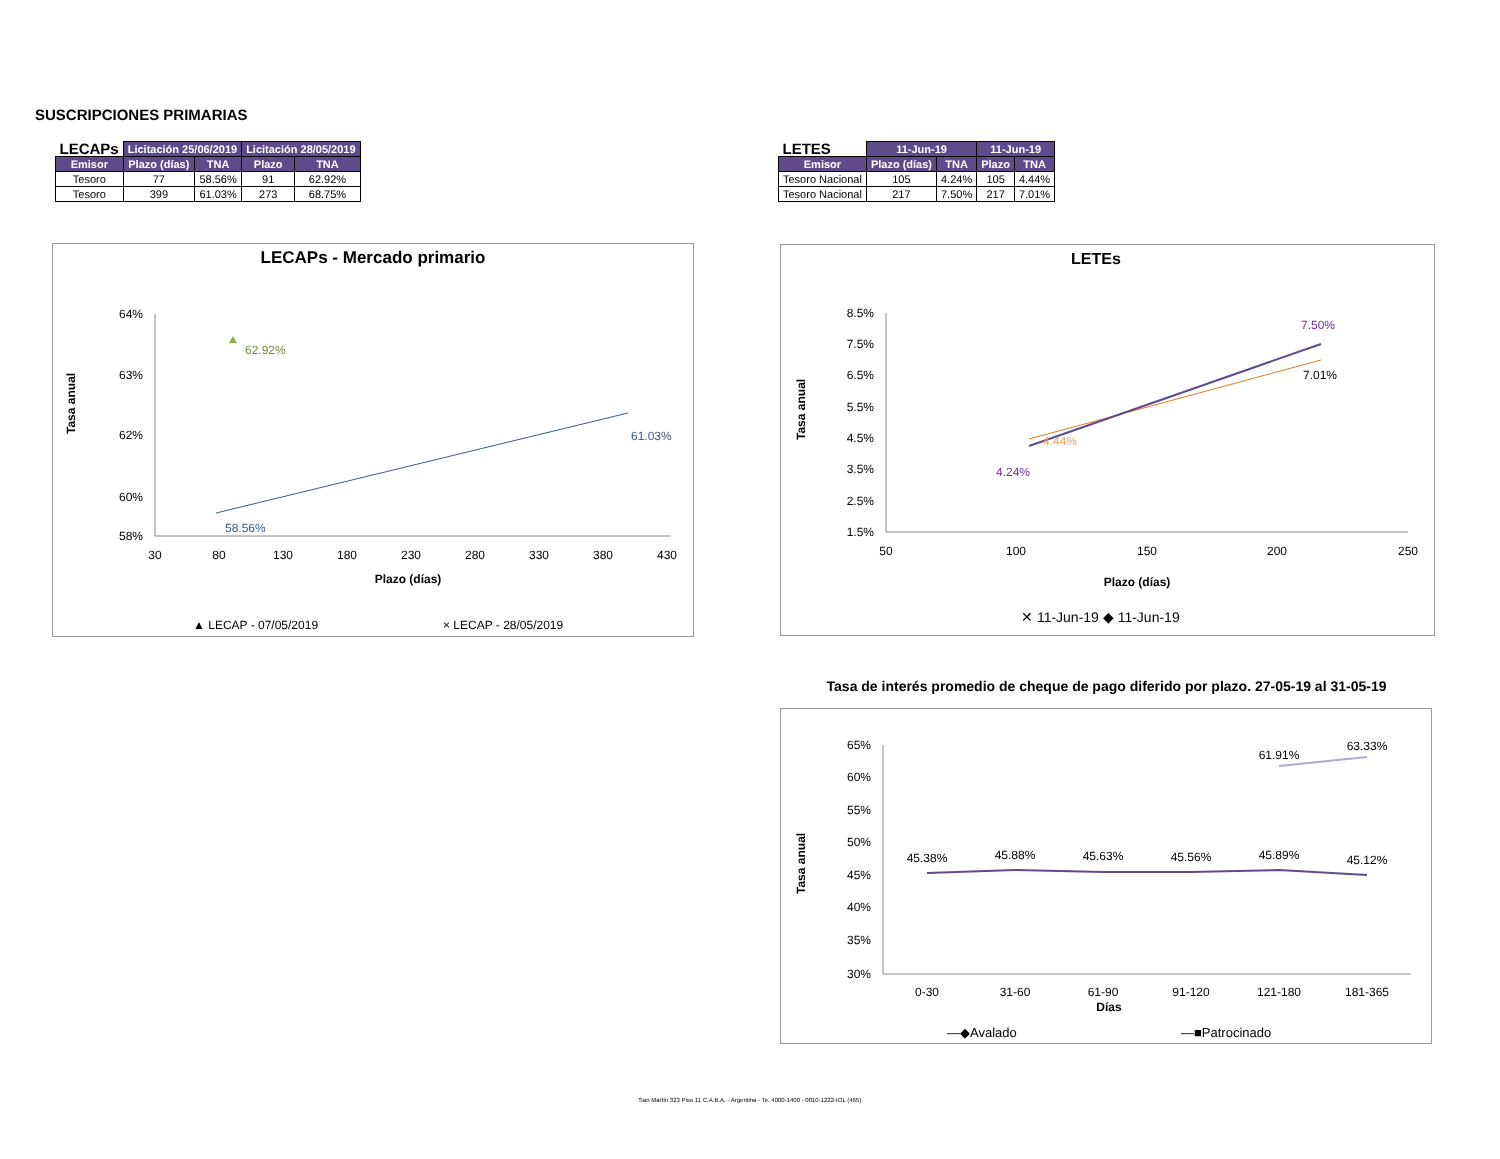SUSCRIPCIONES PRIMARIAS
| LECAPs | Licitación 25/06/2019 | | Licitación 28/05/2019 | |
| --- | --- | --- | --- | --- |
| Emisor | Plazo (días) | TNA | Plazo | TNA |
| Tesoro | 77 | 58.56% | 91 | 62.92% |
| Tesoro | 399 | 61.03% | 273 | 68.75% |
| LETES | 11-Jun-19 | | 11-Jun-19 | |
| --- | --- | --- | --- | --- |
| Emisor | Plazo (días) | TNA | Plazo | TNA |
| Tesoro Nacional | 105 | 4.24% | 105 | 4.44% |
| Tesoro Nacional | 217 | 7.50% | 217 | 7.01% |
LECAPs - Mercado primario
64%
63%
62%
60%
58%
30
80
130
180
230
280
330
380
430
Plazo (días)
Tasa anual
62.92%
58.56%
61.03%
▲ LECAP - 07/05/2019
× LECAP - 28/05/2019
LETEs
8.5%
7.5%
6.5%
5.5%
4.5%
3.5%
2.5%
1.5%
50
100
150
200
250
Plazo (días)
Tasa anual
7.50%
7.01%
4.44%
4.24%
✕ 11-Jun-19 ◆ 11-Jun-19
Tasa de interés promedio de cheque de pago diferido por plazo. 27-05-19 al 31-05-19
65%
60%
55%
50%
45%
40%
35%
30%
0-30
31-60
61-90
91-120
121-180
181-365
Días
45.38%
45.88%
45.63%
45.56%
45.89%
45.12%
61.91%
63.33%
Tasa anual
—◆Avalado
—■Patrocinado
San Martín 323 Piso 11 C.A.B.A. - Argentina - Te. 4000-1400 - 0810-1222-IOL (465)